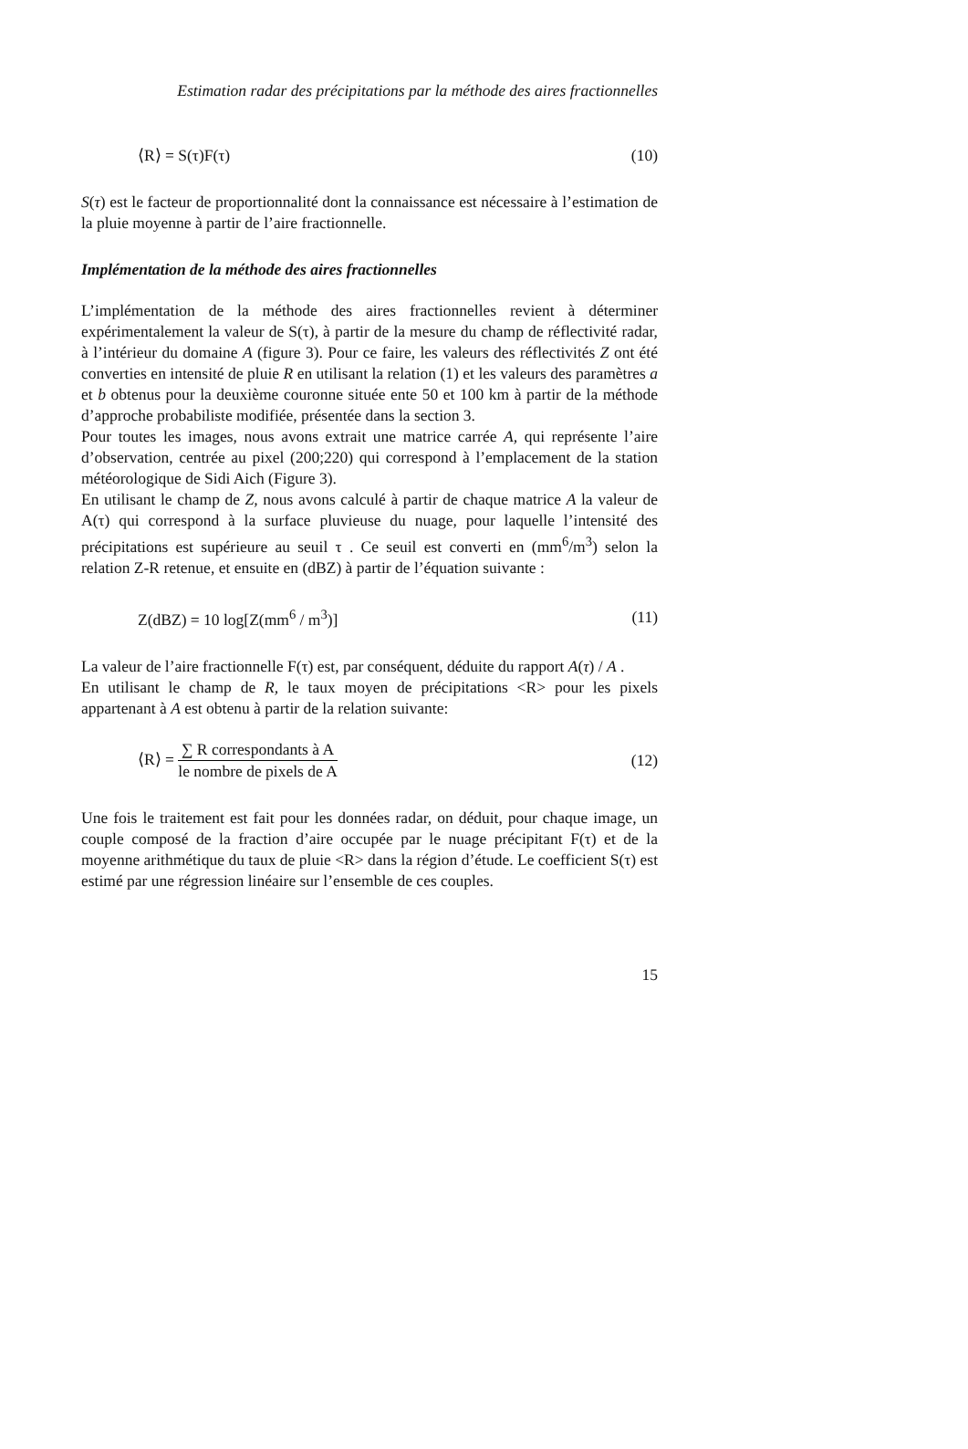Estimation radar des précipitations par la méthode des aires fractionnelles
⟨R⟩ = S(τ)F(τ) (10)
S(τ) est le facteur de proportionnalité dont la connaissance est nécessaire à l’estimation de la pluie moyenne à partir de l’aire fractionnelle.
Implémentation de la méthode des aires fractionnelles
L’implémentation de la méthode des aires fractionnelles revient à déterminer expérimentalement la valeur de S(τ), à partir de la mesure du champ de réflectivité radar, à l’intérieur du domaine A (figure 3). Pour ce faire, les valeurs des réflectivités Z ont été converties en intensité de pluie R en utilisant la relation (1) et les valeurs des paramètres a et b obtenus pour la deuxième couronne située ente 50 et 100 km à partir de la méthode d’approche probabiliste modifiée, présentée dans la section 3.
Pour toutes les images, nous avons extrait une matrice carrée A, qui représente l’aire d’observation, centrée au pixel (200;220) qui correspond à l’emplacement de la station météorologique de Sidi Aich (Figure 3).
En utilisant le champ de Z, nous avons calculé à partir de chaque matrice A la valeur de A(τ) qui correspond à la surface pluvieuse du nuage, pour laquelle l’intensité des précipitations est supérieure au seuil τ . Ce seuil est converti en (mm<sup>6</sup>/m<sup>3</sup>) selon la relation Z-R retenue, et ensuite en (dBZ) à partir de l’équation suivante :
Z(dBZ) = 10 log[Z(mm<sup>6</sup> / m<sup>3</sup>)] (11)
La valeur de l’aire fractionnelle F(τ) est, par conséquent, déduite du rapport A(τ) / A .
En utilisant le champ de R, le taux moyen de précipitations <R> pour les pixels appartenant à A est obtenu à partir de la relation suivante:
⟨R⟩ = ∑ R correspondants à A le nombre de pixels de A (12)
Une fois le traitement est fait pour les données radar, on déduit, pour chaque image, un couple composé de la fraction d’aire occupée par le nuage précipitant F(τ) et de la moyenne arithmétique du taux de pluie <R> dans la région d’étude. Le coefficient S(τ) est estimé par une régression linéaire sur l’ensemble de ces couples.
15